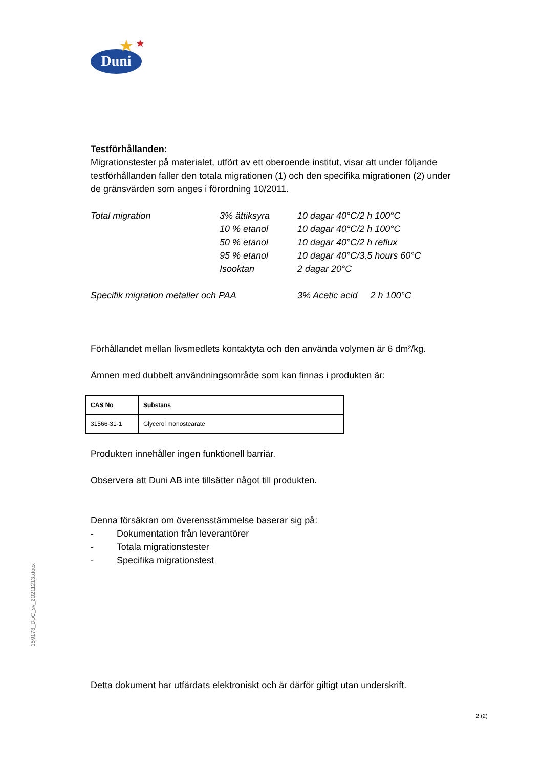Duni
Testförhållanden:
Migrationstester på materialet, utfört av ett oberoende institut, visar att under följande testförhållanden faller den totala migrationen (1) och den specifika migrationen (2) under de gränsvärden som anges i förordning 10/2011.
| Total migration | 3% ättiksyra | 10 dagar 40°C/2 h 100°C |
| | 10 % etanol | 10 dagar 40°C/2 h 100°C |
| | 50 % etanol | 10 dagar 40°C/2 h reflux |
| | 95 % etanol | 10 dagar 40°C/3,5 hours 60°C |
| | Isooktan | 2 dagar 20°C |
| Specifik migration metaller och PAA | | 3% Acetic acid 2 h 100°C |
Förhållandet mellan livsmedlets kontaktyta och den använda volymen är 6 dm²/kg.
Ämnen med dubbelt användningsområde som kan finnas i produkten är:
| CAS No | Substans |
| --- | --- |
| 31566-31-1 | Glycerol monostearate |
Produkten innehåller ingen funktionell barriär.
Observera att Duni AB inte tillsätter något till produkten.
Denna försäkran om överensstämmelse baserar sig på:
- Dokumentation från leverantörer
- Totala migrationstester
- Specifika migrationstest
Detta dokument har utfärdats elektroniskt och är därför giltigt utan underskrift.
159178_DoC_sv_20211213.docx
2 (2)